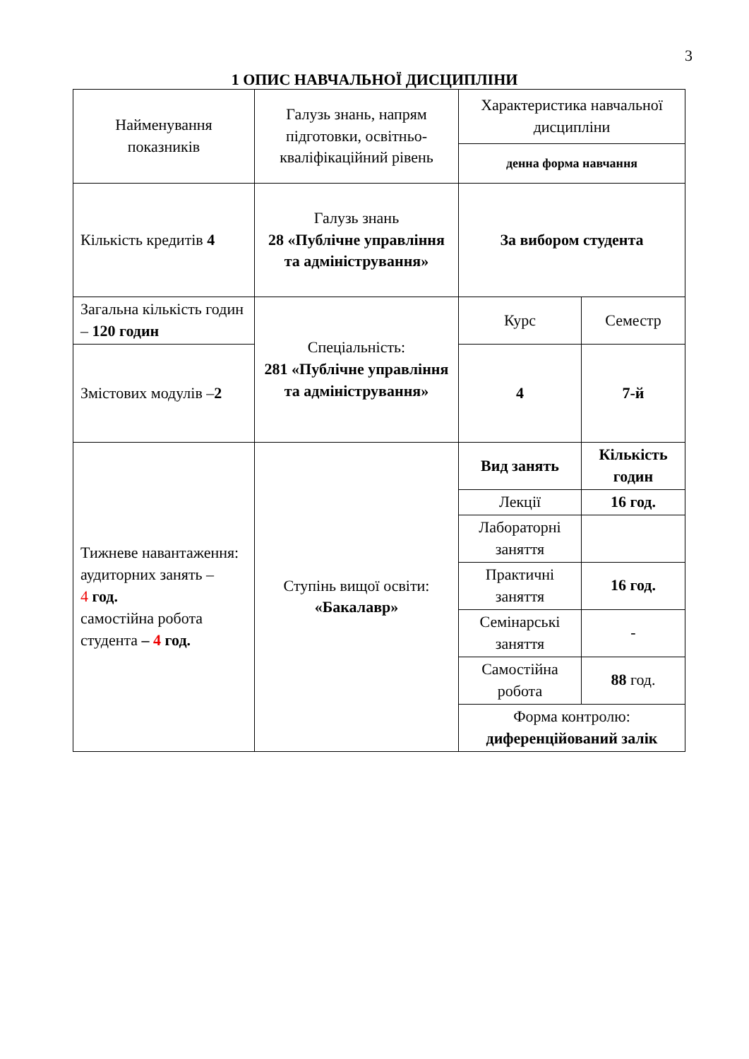3
1 ОПИС НАВЧАЛЬНОЇ ДИСЦИПЛІНИ
| Найменування показників | Галузь знань, напрям підготовки, освітньо-кваліфікаційний рівень | Характеристика навчальної дисципліни | |
| | | денна форма навчання | |
| Кількість кредитів 4 | Галузь знань 28 «Публічне управління та адміністрування» | За вибором студента | |
| Загальна кількість годин – 120 годин | Спеціальність: 281 «Публічне управління та адміністрування» | Курс | Семестр |
| Змістових модулів – 2 | | 4 | 7-й |
| Тижневе навантаження: аудиторних занять – 4 год. самостійна робота студента – 4 год. | Ступінь вищої освіти: «Бакалавр» | Вид занять | Кількість годин |
| | | Лекції | 16 год. |
| | | Лабораторні заняття | |
| | | Практичні заняття | 16 год. |
| | | Семінарські заняття | - |
| | | Самостійна робота | 88 год. |
| | | Форма контролю: диференційований залік | |